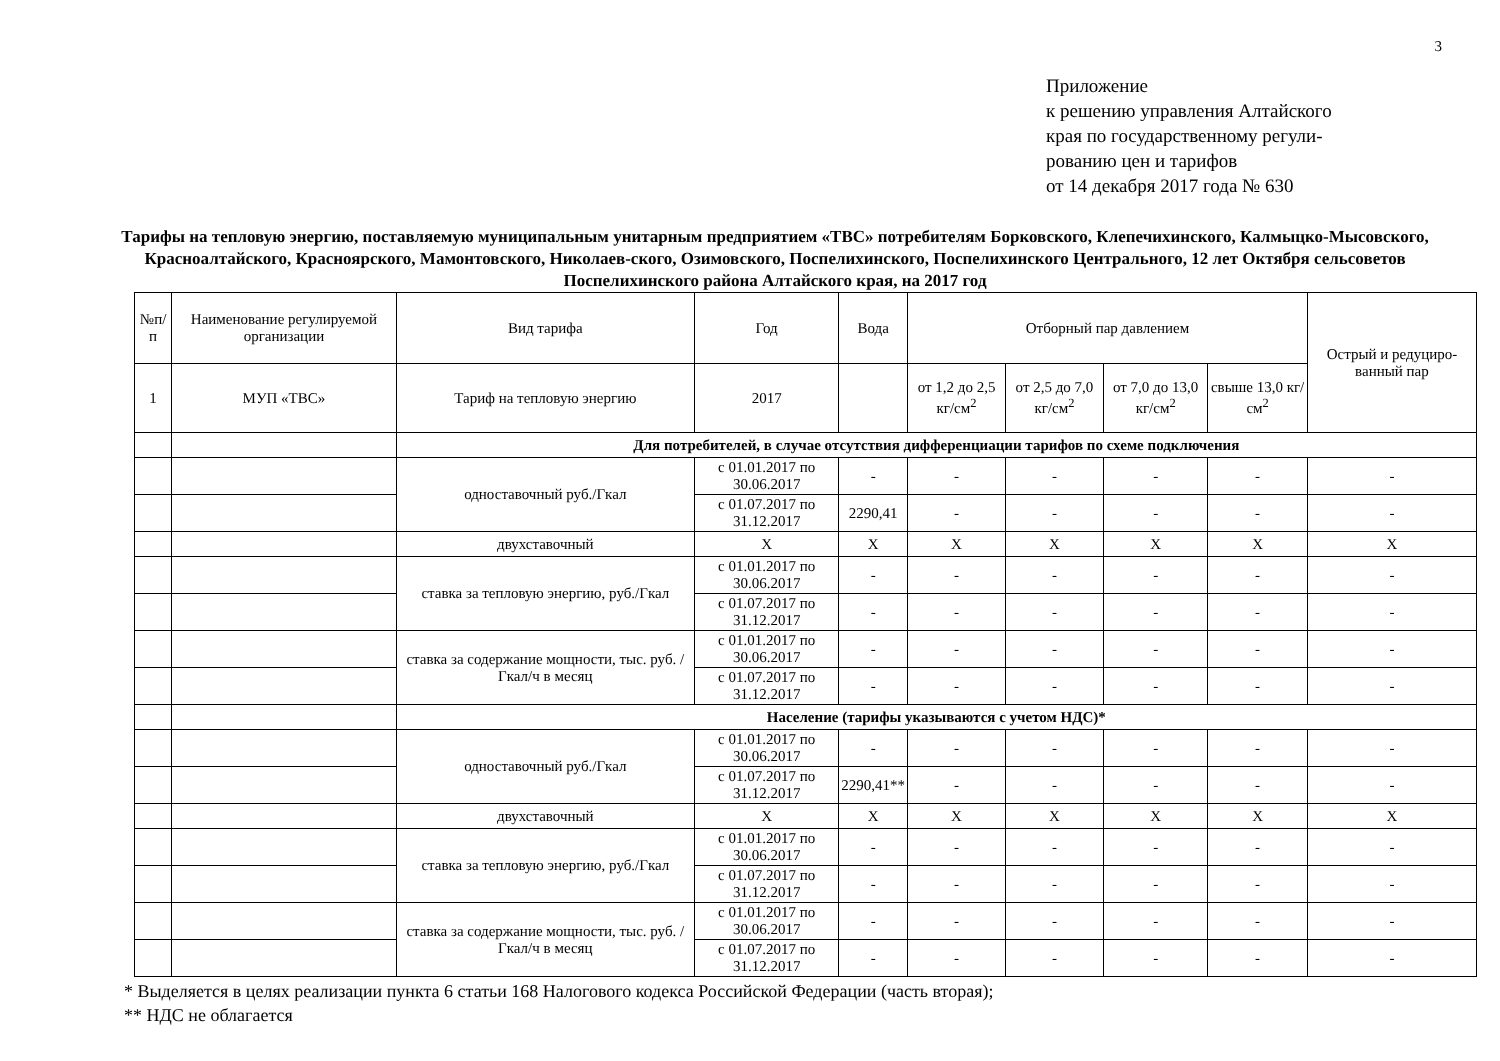3
Приложение
к решению управления Алтайского
края по государственному регули-
рованию цен и тарифов
от 14 декабря 2017 года № 630
Тарифы на тепловую энергию, поставляемую муниципальным унитарным предприятием «ТВС» потребителям Борковского, Клепечихинского, Калмыцко-Мысовского, Красноалтайского, Красноярского, Мамонтовского, Николаев-ского, Озимовского, Поспелихинского, Поспелихинского Центрального, 12 лет Октября сельсоветов Поспелихинского района Алтайского края, на 2017 год
| №п/п | Наименование регулируемой организации | Вид тарифа | Год | Вода | Отборный пар давлением | | | | Острый и редуциро-ванный пар |
| --- | --- | --- | --- | --- | --- | --- | --- | --- | --- |
| 1 | МУП «ТВС» | Тариф на тепловую энергию | 2017 | | от 1,2 до 2,5 кг/см<sup>2</sup> | от 2,5 до 7,0 кг/см<sup>2</sup> | от 7,0 до 13,0 кг/см<sup>2</sup> | свыше 13,0 кг/см<sup>2</sup> | |
| | | Для потребителей, в случае отсутствия дифференциации тарифов по схеме подключения | | | | | | | |
| | | одноставочный руб./Гкал | с 01.01.2017 по 30.06.2017 | - | - | - | - | - | - |
| | | | с 01.07.2017 по 31.12.2017 | 2290,41 | - | - | - | - | - |
| | | двухставочный | X | X | X | X | X | X | X |
| | | ставка за тепловую энергию, руб./Гкал | с 01.01.2017 по 30.06.2017 | - | - | - | - | - | - |
| | | | с 01.07.2017 по 31.12.2017 | - | - | - | - | - | - |
| | | ставка за содержание мощности, тыс. руб. /Гкал/ч в месяц | с 01.01.2017 по 30.06.2017 | - | - | - | - | - | - |
| | | | с 01.07.2017 по 31.12.2017 | - | - | - | - | - | - |
| | | Население (тарифы указываются с учетом НДС)* | | | | | | | |
| | | одноставочный руб./Гкал | с 01.01.2017 по 30.06.2017 | - | - | - | - | - | - |
| | | | с 01.07.2017 по 31.12.2017 | 2290,41** | - | - | - | - | - |
| | | двухставочный | X | X | X | X | X | X | X |
| | | ставка за тепловую энергию, руб./Гкал | с 01.01.2017 по 30.06.2017 | - | - | - | - | - | - |
| | | | с 01.07.2017 по 31.12.2017 | - | - | - | - | - | - |
| | | ставка за содержание мощности, тыс. руб. /Гкал/ч в месяц | с 01.01.2017 по 30.06.2017 | - | - | - | - | - | - |
| | | | с 01.07.2017 по 31.12.2017 | - | - | - | - | - | - |
* Выделяется в целях реализации пункта 6 статьи 168 Налогового кодекса Российской Федерации (часть вторая);
** НДС не облагается